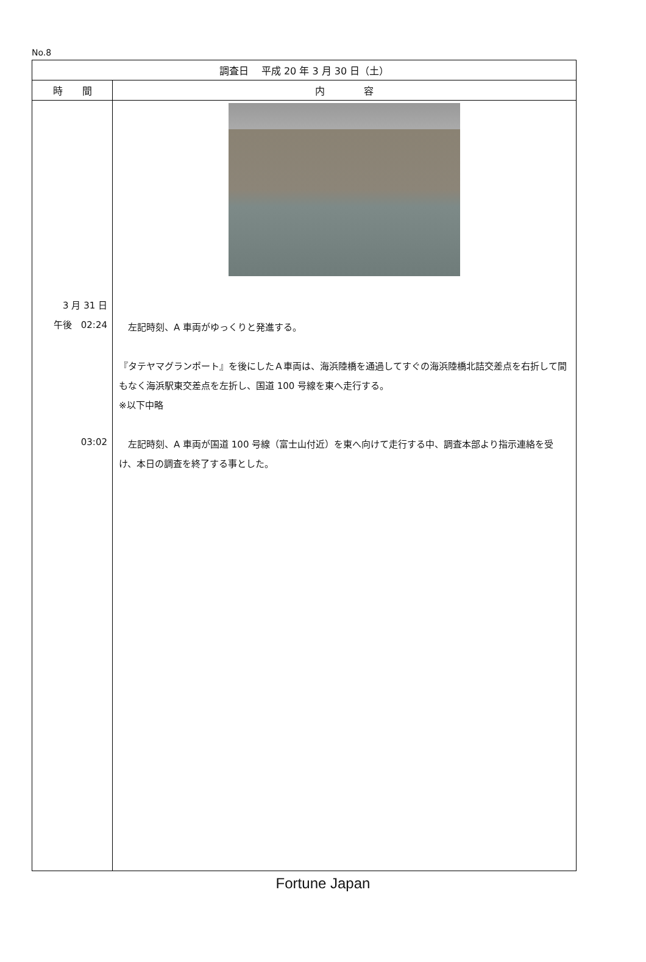No.8
| 調査日 平成 20 年 3 月 30 日（土） | |
| --- | --- |
| 時 間 | 内 容 |
| 3 月 31 日 午後 02:24 03:02 | 左記時刻、A 車両がゆっくりと発進する。 『タテヤマグランポート』を後にしたＡ車両は、海浜陸橋を通過してすぐの海浜陸橋北詰交差点を右折して間もなく海浜駅東交差点を左折し、国道 100 号線を東へ走行する。 ※以下中略 左記時刻、A 車両が国道 100 号線（富士山付近）を東へ向けて走行する中、調査本部より指示連絡を受け、本日の調査を終了する事とした。 |
Fortune Japan